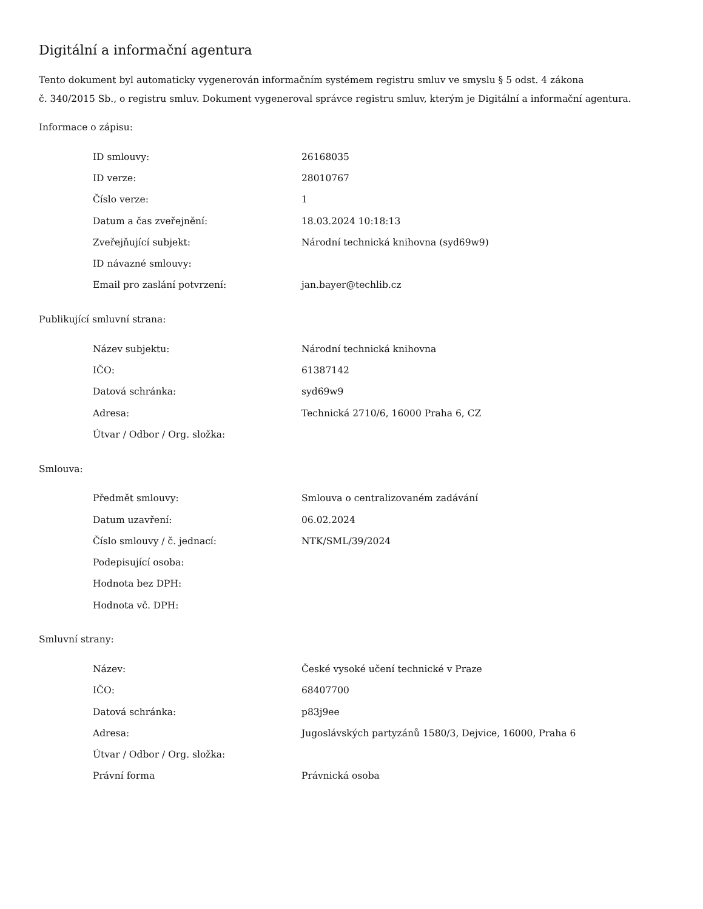Digitální a informační agentura
Tento dokument byl automaticky vygenerován informačním systémem registru smluv ve smyslu § 5 odst. 4 zákona
č. 340/2015 Sb., o registru smluv. Dokument vygeneroval správce registru smluv, kterým je Digitální a informační agentura.
Informace o zápisu:
| ID smlouvy: | 26168035 |
| ID verze: | 28010767 |
| Číslo verze: | 1 |
| Datum a čas zveřejnění: | 18.03.2024 10:18:13 |
| Zveřejňující subjekt: | Národní technická knihovna (syd69w9) |
| ID návazné smlouvy: | |
| Email pro zaslání potvrzení: | jan.bayer@techlib.cz |
Publikující smluvní strana:
| Název subjektu: | Národní technická knihovna |
| IČO: | 61387142 |
| Datová schránka: | syd69w9 |
| Adresa: | Technická 2710/6, 16000 Praha 6, CZ |
| Útvar / Odbor / Org. složka: | |
Smlouva:
| Předmět smlouvy: | Smlouva o centralizovaném zadávání |
| Datum uzavření: | 06.02.2024 |
| Číslo smlouvy / č. jednací: | NTK/SML/39/2024 |
| Podepisující osoba: | |
| Hodnota bez DPH: | |
| Hodnota vč. DPH: | |
Smluvní strany:
| Název: | České vysoké učení technické v Praze |
| IČO: | 68407700 |
| Datová schránka: | p83j9ee |
| Adresa: | Jugoslávských partyzánů 1580/3, Dejvice, 16000, Praha 6 |
| Útvar / Odbor / Org. složka: | |
| Právní forma | Právnická osoba |